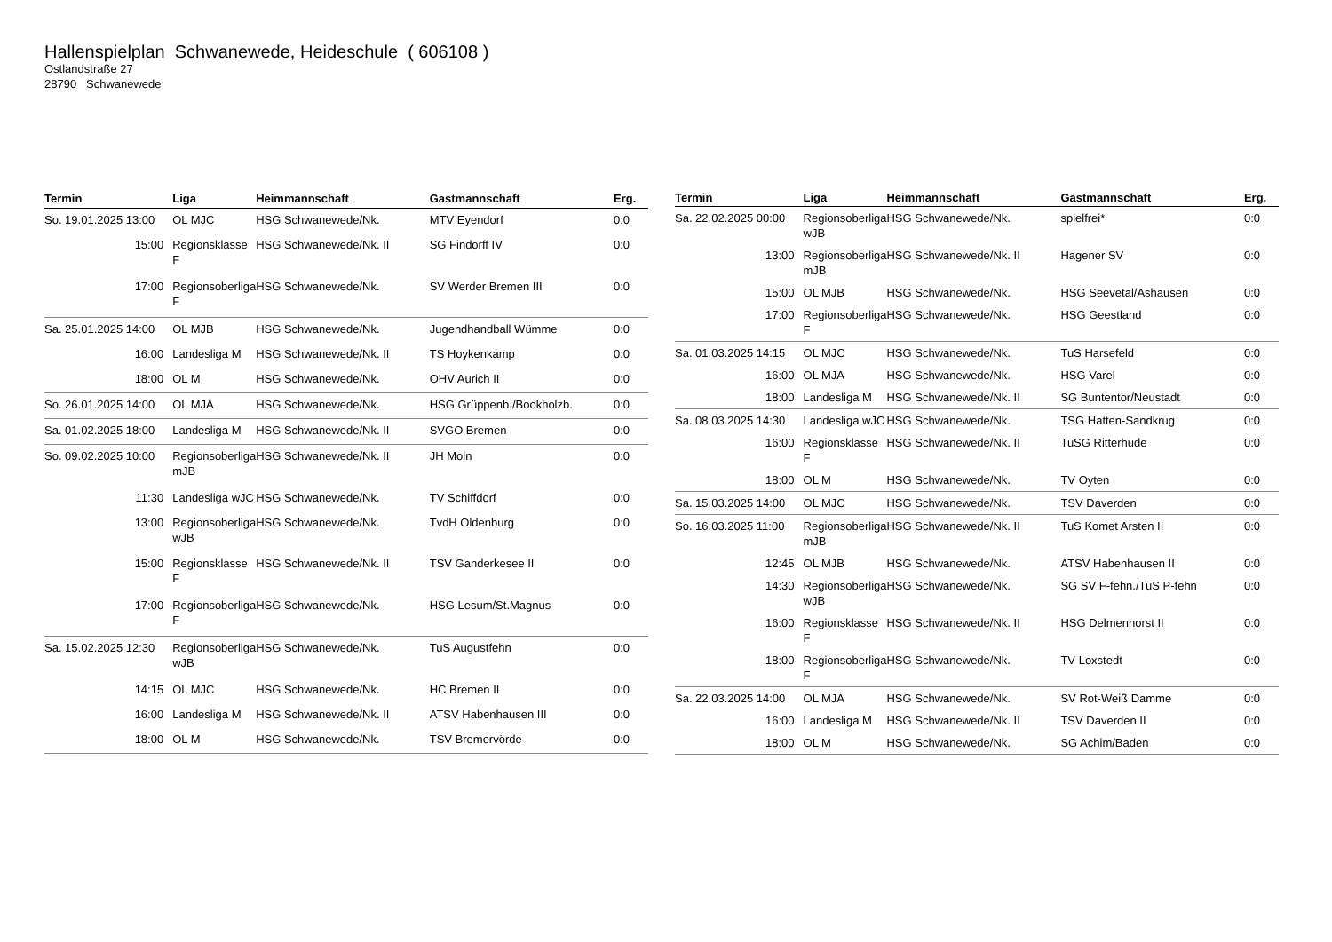Hallenspielplan Schwanewede, Heideschule ( 606108 )
Ostlandstraße 27
28790 Schwanewede
| Termin | Liga | Heimmannschaft | Gastmannschaft | Erg. |
| --- | --- | --- | --- | --- |
| So. 19.01.2025 13:00 | OL MJC | HSG Schwanewede/Nk. | MTV Eyendorf | 0:0 |
| 15:00 | Regionsklasse F | HSG Schwanewede/Nk. II | SG Findorff IV | 0:0 |
| 17:00 | Regionsoberliga F | HSG Schwanewede/Nk. | SV Werder Bremen III | 0:0 |
| Sa. 25.01.2025 14:00 | OL MJB | HSG Schwanewede/Nk. | Jugendhandball Wümme | 0:0 |
| 16:00 | Landesliga M | HSG Schwanewede/Nk. II | TS Hoykenkamp | 0:0 |
| 18:00 | OL M | HSG Schwanewede/Nk. | OHV Aurich II | 0:0 |
| So. 26.01.2025 14:00 | OL MJA | HSG Schwanewede/Nk. | HSG Grüppenb./Bookholzb. | 0:0 |
| Sa. 01.02.2025 18:00 | Landesliga M | HSG Schwanewede/Nk. II | SVGO Bremen | 0:0 |
| So. 09.02.2025 10:00 | Regionsoberliga mJB | HSG Schwanewede/Nk. II | JH Moln | 0:0 |
| 11:30 | Landesliga wJC | HSG Schwanewede/Nk. | TV Schiffdorf | 0:0 |
| 13:00 | Regionsoberliga wJB | HSG Schwanewede/Nk. | TvdH Oldenburg | 0:0 |
| 15:00 | Regionsklasse F | HSG Schwanewede/Nk. II | TSV Ganderkesee II | 0:0 |
| 17:00 | Regionsoberliga F | HSG Schwanewede/Nk. | HSG Lesum/St.Magnus | 0:0 |
| Sa. 15.02.2025 12:30 | Regionsoberliga wJB | HSG Schwanewede/Nk. | TuS Augustfehn | 0:0 |
| 14:15 | OL MJC | HSG Schwanewede/Nk. | HC Bremen II | 0:0 |
| 16:00 | Landesliga M | HSG Schwanewede/Nk. II | ATSV Habenhausen III | 0:0 |
| 18:00 | OL M | HSG Schwanewede/Nk. | TSV Bremervörde | 0:0 |
| Termin | Liga | Heimmannschaft | Gastmannschaft | Erg. |
| --- | --- | --- | --- | --- |
| Sa. 22.02.2025 00:00 | Regionsoberliga wJB | HSG Schwanewede/Nk. | spielfrei* | 0:0 |
| 13:00 | Regionsoberliga mJB | HSG Schwanewede/Nk. II | Hagener SV | 0:0 |
| 15:00 | OL MJB | HSG Schwanewede/Nk. | HSG Seevetal/Ashausen | 0:0 |
| 17:00 | Regionsoberliga F | HSG Schwanewede/Nk. | HSG Geestland | 0:0 |
| Sa. 01.03.2025 14:15 | OL MJC | HSG Schwanewede/Nk. | TuS Harsefeld | 0:0 |
| 16:00 | OL MJA | HSG Schwanewede/Nk. | HSG Varel | 0:0 |
| 18:00 | Landesliga M | HSG Schwanewede/Nk. II | SG Buntentor/Neustadt | 0:0 |
| Sa. 08.03.2025 14:30 | Landesliga wJC | HSG Schwanewede/Nk. | TSG Hatten-Sandkrug | 0:0 |
| 16:00 | Regionsklasse F | HSG Schwanewede/Nk. II | TuSG Ritterhude | 0:0 |
| 18:00 | OL M | HSG Schwanewede/Nk. | TV Oyten | 0:0 |
| Sa. 15.03.2025 14:00 | OL MJC | HSG Schwanewede/Nk. | TSV Daverden | 0:0 |
| So. 16.03.2025 11:00 | Regionsoberliga mJB | HSG Schwanewede/Nk. II | TuS Komet Arsten II | 0:0 |
| 12:45 | OL MJB | HSG Schwanewede/Nk. | ATSV Habenhausen II | 0:0 |
| 14:30 | Regionsoberliga wJB | HSG Schwanewede/Nk. | SG SV F-fehn./TuS P-fehn | 0:0 |
| 16:00 | Regionsklasse F | HSG Schwanewede/Nk. II | HSG Delmenhorst II | 0:0 |
| 18:00 | Regionsoberliga F | HSG Schwanewede/Nk. | TV Loxstedt | 0:0 |
| Sa. 22.03.2025 14:00 | OL MJA | HSG Schwanewede/Nk. | SV Rot-Weiß Damme | 0:0 |
| 16:00 | Landesliga M | HSG Schwanewede/Nk. II | TSV Daverden II | 0:0 |
| 18:00 | OL M | HSG Schwanewede/Nk. | SG Achim/Baden | 0:0 |